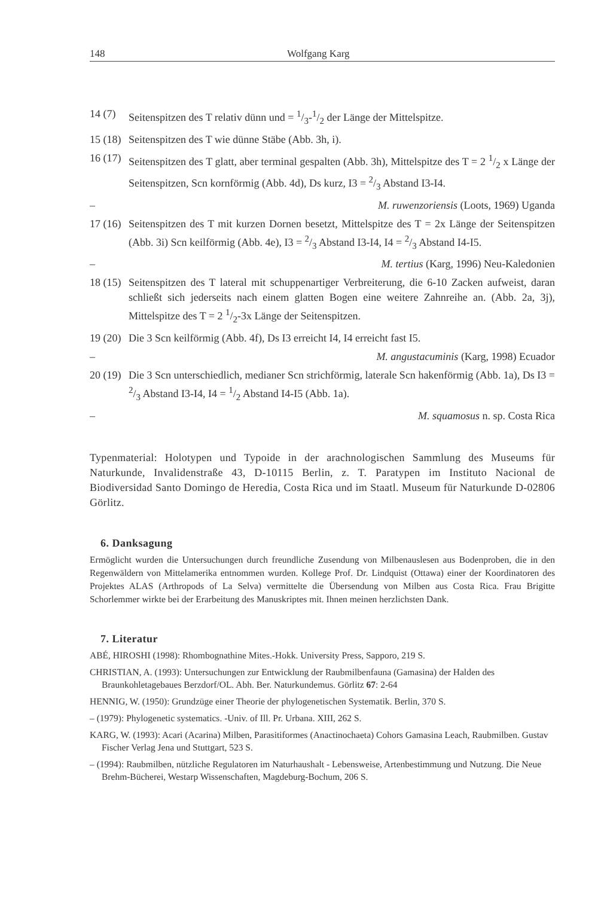148 Wolfgang Karg
14 (7) Seitenspitzen des T relativ dünn und = 1/3-1/2 der Länge der Mittelspitze.
15 (18) Seitenspitzen des T wie dünne Stäbe (Abb. 3h, i).
16 (17) Seitenspitzen des T glatt, aber terminal gespalten (Abb. 3h), Mittelspitze des T = 2 1/2 x Länge der Seitenspitzen, Scn kornförmig (Abb. 4d), Ds kurz, I3 = 2/3 Abstand I3-I4.
– M. ruwenzoriensis (Loots, 1969) Uganda
17 (16) Seitenspitzen des T mit kurzen Dornen besetzt, Mittelspitze des T = 2x Länge der Seitenspitzen (Abb. 3i) Scn keilförmig (Abb. 4e), I3 = 2/3 Abstand I3-I4, I4 = 2/3 Abstand I4-I5.
– M. tertius (Karg, 1996) Neu-Kaledonien
18 (15) Seitenspitzen des T lateral mit schuppenartiger Verbreiterung, die 6-10 Zacken aufweist, daran schließt sich jederseits nach einem glatten Bogen eine weitere Zahnreihe an. (Abb. 2a, 3j), Mittelspitze des T = 2 1/2-3x Länge der Seitenspitzen.
19 (20) Die 3 Scn keilförmig (Abb. 4f), Ds I3 erreicht I4, I4 erreicht fast I5.
– M. angustacuminis (Karg, 1998) Ecuador
20 (19) Die 3 Scn unterschiedlich, medianer Scn strichförmig, laterale Scn hakenförmig (Abb. 1a), Ds I3 = 2/3 Abstand I3-I4, I4 = 1/2 Abstand I4-I5 (Abb. 1a).
– M. squamosus n. sp. Costa Rica
Typenmaterial: Holotypen und Typoide in der arachnologischen Sammlung des Museums für Naturkunde, Invalidenstraße 43, D-10115 Berlin, z. T. Paratypen im Instituto Nacional de Biodiversidad Santo Domingo de Heredia, Costa Rica und im Staatl. Museum für Naturkunde D-02806 Görlitz.
6. Danksagung
Ermöglicht wurden die Untersuchungen durch freundliche Zusendung von Milbenauslesen aus Bodenproben, die in den Regenwäldern von Mittelamerika entnommen wurden. Kollege Prof. Dr. Lindquist (Ottawa) einer der Koordinatoren des Projektes ALAS (Arthropods of La Selva) vermittelte die Übersendung von Milben aus Costa Rica. Frau Brigitte Schorlemmer wirkte bei der Erarbeitung des Manuskriptes mit. Ihnen meinen herzlichsten Dank.
7. Literatur
ABÉ, HIROSHI (1998): Rhombognathine Mites.-Hokk. University Press, Sapporo, 219 S.
CHRISTIAN, A. (1993): Untersuchungen zur Entwicklung der Raubmilbenfauna (Gamasina) der Halden des Braunkohletagebaues Berzdorf/OL. Abh. Ber. Naturkundemus. Görlitz 67: 2-64
HENNIG, W. (1950): Grundzüge einer Theorie der phylogenetischen Systematik. Berlin, 370 S.
– (1979): Phylogenetic systematics. -Univ. of Ill. Pr. Urbana. XIII, 262 S.
KARG, W. (1993): Acari (Acarina) Milben, Parasitiformes (Anactinochaeta) Cohors Gamasina Leach, Raubmilben. Gustav Fischer Verlag Jena und Stuttgart, 523 S.
– (1994): Raubmilben, nützliche Regulatoren im Naturhaushalt - Lebensweise, Artenbestimmung und Nutzung. Die Neue Brehm-Bücherei, Westarp Wissenschaften, Magdeburg-Bochum, 206 S.